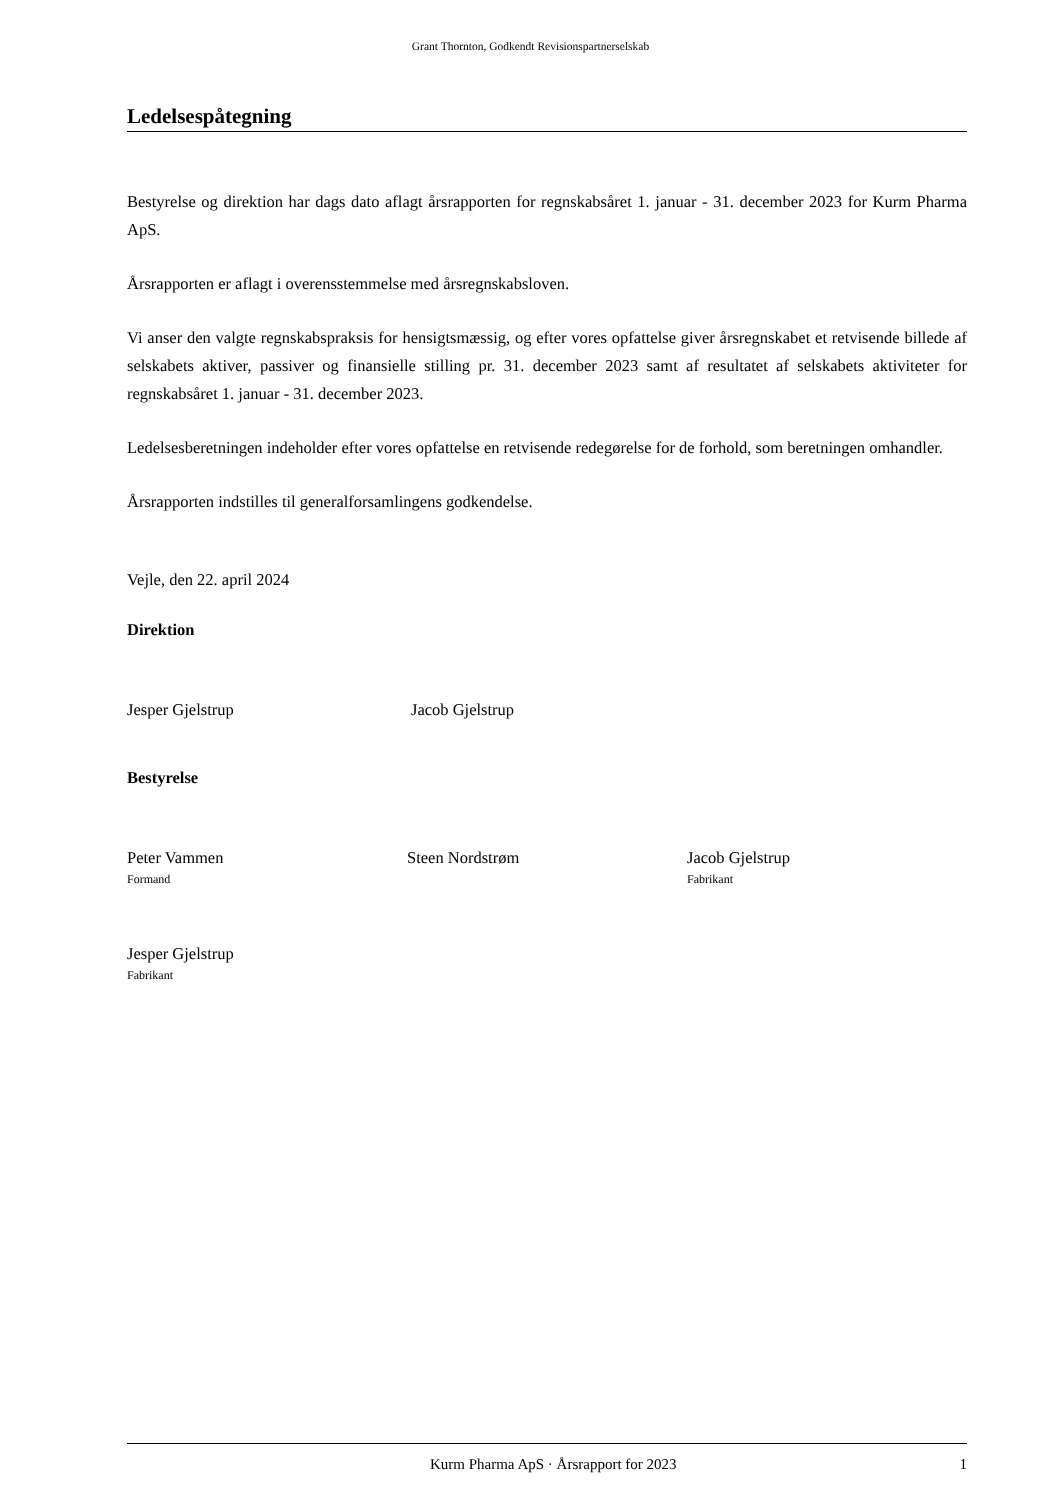Grant Thornton, Godkendt Revisionspartnerselskab
Ledelsespåtegning
Bestyrelse og direktion har dags dato aflagt årsrapporten for regnskabsåret 1. januar - 31. december 2023 for Kurm Pharma ApS.
Årsrapporten er aflagt i overensstemmelse med årsregnskabsloven.
Vi anser den valgte regnskabspraksis for hensigtsmæssig, og efter vores opfattelse giver årsregnskabet et retvisende billede af selskabets aktiver, passiver og finansielle stilling pr. 31. december 2023 samt af resultatet af selskabets aktiviteter for regnskabsåret 1. januar - 31. december 2023.
Ledelsesberetningen indeholder efter vores opfattelse en retvisende redegørelse for de forhold, som beretningen omhandler.
Årsrapporten indstilles til generalforsamlingens godkendelse.
Vejle, den 22. april 2024
Direktion
Jesper Gjelstrup Jacob Gjelstrup
Bestyrelse
Peter Vammen
Formand
Steen Nordstrøm Jacob Gjelstrup
Fabrikant
Jesper Gjelstrup
Fabrikant
Kurm Pharma ApS · Årsrapport for 2023 1